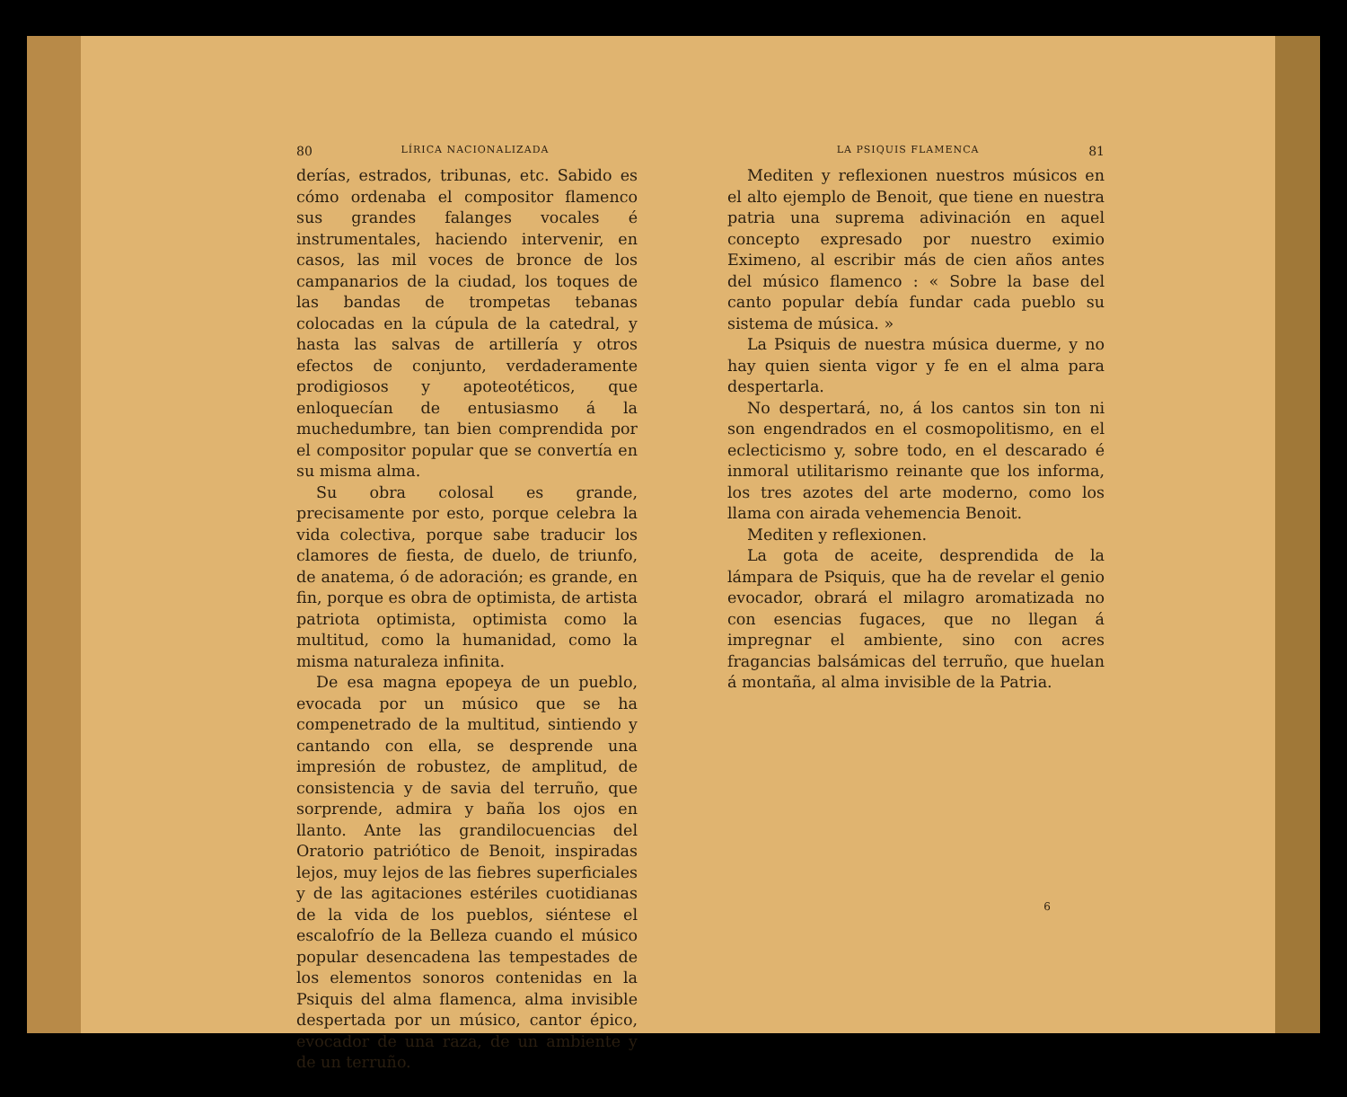80 LÍRICA NACIONALIZADA
derías, estrados, tribunas, etc. Sabido es cómo ordenaba el compositor flamenco sus grandes falanges vocales é instrumentales, haciendo intervenir, en casos, las mil voces de bronce de los campanarios de la ciudad, los toques de las bandas de trompetas tebanas colocadas en la cúpula de la catedral, y hasta las salvas de artillería y otros efectos de conjunto, verdaderamente prodigiosos y apoteotéticos, que enloquecían de entusiasmo á la muchedumbre, tan bien comprendida por el compositor popular que se convertía en su misma alma.
Su obra colosal es grande, precisamente por esto, porque celebra la vida colectiva, porque sabe traducir los clamores de fiesta, de duelo, de triunfo, de anatema, ó de adoración; es grande, en fin, porque es obra de optimista, de artista patriota optimista, optimista como la multitud, como la humanidad, como la misma naturaleza infinita.
De esa magna epopeya de un pueblo, evocada por un músico que se ha compenetrado de la multitud, sintiendo y cantando con ella, se desprende una impresión de robustez, de amplitud, de consistencia y de savia del terruño, que sorprende, admira y baña los ojos en llanto. Ante las grandilocuencias del Oratorio patriótico de Benoit, inspiradas lejos, muy lejos de las fiebres superficiales y de las agitaciones estériles cuotidianas de la vida de los pueblos, siéntese el escalofrío de la Belleza cuando el músico popular desencadena las tempestades de los elementos sonoros contenidas en la Psiquis del alma flamenca, alma invisible despertada por un músico, cantor épico, evocador de una raza, de un ambiente y de un terruño.
LA PSIQUIS FLAMENCA 81
Mediten y reflexionen nuestros músicos en el alto ejemplo de Benoit, que tiene en nuestra patria una suprema adivinación en aquel concepto expresado por nuestro eximio Eximeno, al escribir más de cien años antes del músico flamenco : « Sobre la base del canto popular debía fundar cada pueblo su sistema de música. »
La Psiquis de nuestra música duerme, y no hay quien sienta vigor y fe en el alma para despertarla.
No despertará, no, á los cantos sin ton ni son engendrados en el cosmopolitismo, en el eclecticismo y, sobre todo, en el descarado é inmoral utilitarismo reinante que los informa, los tres azotes del arte moderno, como los llama con airada vehemencia Benoit.
Mediten y reflexionen.
La gota de aceite, desprendida de la lámpara de Psiquis, que ha de revelar el genio evocador, obrará el milagro aromatizada no con esencias fugaces, que no llegan á impregnar el ambiente, sino con acres fragancias balsámicas del terruño, que huelan á montaña, al alma invisible de la Patria.
6